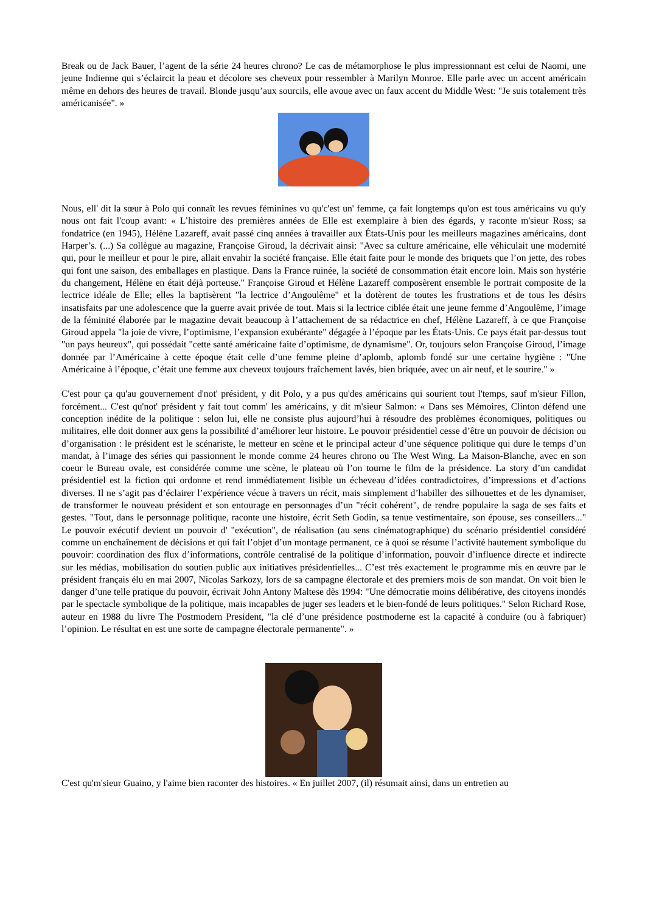Break ou de Jack Bauer, l’agent de la série 24 heures chrono? Le cas de métamorphose le plus impressionnant est celui de Naomi, une jeune Indienne qui s’éclaircit la peau et décolore ses cheveux pour ressembler à Marilyn Monroe. Elle parle avec un accent américain même en dehors des heures de travail. Blonde jusqu’aux sourcils, elle avoue avec un faux accent du Middle West: "Je suis totalement très américanisée". »
Nous, ell' dit la sœur à Polo qui connaît les revues féminines vu qu'c'est un' femme, ça fait longtemps qu'on est tous américains vu qu'y nous ont fait l'coup avant: « L’histoire des premières années de Elle est exemplaire à bien des égards, y raconte m'sieur Ross; sa fondatrice (en 1945), Hélène Lazareff, avait passé cinq années à travailler aux États-Unis pour les meilleurs magazines américains, dont Harper’s. (...) Sa collègue au magazine, Françoise Giroud, la décrivait ainsi: "Avec sa culture américaine, elle véhiculait une modernité qui, pour le meilleur et pour le pire, allait envahir la société française. Elle était faite pour le monde des briquets que l’on jette, des robes qui font une saison, des emballages en plastique. Dans la France ruinée, la société de consommation était encore loin. Mais son hystérie du changement, Hélène en était déjà porteuse." Françoise Giroud et Hélène Lazareff composèrent ensemble le portrait composite de la lectrice idéale de Elle; elles la baptisèrent "la lectrice d’Angoulême" et la dotèrent de toutes les frustrations et de tous les désirs insatisfaits par une adolescence que la guerre avait privée de tout. Mais si la lectrice ciblée était une jeune femme d’Angoulême, l’image de la féminité élaborée par le magazine devait beaucoup à l’attachement de sa rédactrice en chef, Hélène Lazareff, à ce que Françoise Giroud appela "la joie de vivre, l’optimisme, l’expansion exubérante" dégagée à l’époque par les États-Unis. Ce pays était par-dessus tout "un pays heureux", qui possédait "cette santé américaine faite d’optimisme, de dynamisme". Or, toujours selon Françoise Giroud, l’image donnée par l’Américaine à cette époque était celle d’une femme pleine d’aplomb, aplomb fondé sur une certaine hygiène : "Une Américaine à l’époque, c’était une femme aux cheveux toujours fraîchement lavés, bien briquée, avec un air neuf, et le sourire." »
C'est pour ça qu'au gouvernement d'not' président, y dit Polo, y a pus qu'des américains qui sourient tout l'temps, sauf m'sieur Fillon, forcément... C'est qu'not' président y fait tout comm' les américains, y dit m'sieur Salmon: « Dans ses Mémoires, Clinton défend une conception inédite de la politique : selon lui, elle ne consiste plus aujourd’hui à résoudre des problèmes économiques, politiques ou militaires, elle doit donner aux gens la possibilité d’améliorer leur histoire. Le pouvoir présidentiel cesse d’être un pouvoir de décision ou d’organisation : le président est le scénariste, le metteur en scène et le principal acteur d’une séquence politique qui dure le temps d’un mandat, à l’image des séries qui passionnent le monde comme 24 heures chrono ou The West Wing. La Maison-Blanche, avec en son coeur le Bureau ovale, est considérée comme une scène, le plateau où l’on tourne le film de la présidence. La story d’un candidat présidentiel est la fiction qui ordonne et rend immédiatement lisible un écheveau d’idées contradictoires, d’impressions et d’actions diverses. Il ne s’agit pas d’éclairer l’expérience vécue à travers un récit, mais simplement d’habiller des silhouettes et de les dynamiser, de transformer le nouveau président et son entourage en personnages d’un "récit cohérent", de rendre populaire la saga de ses faits et gestes. "Tout, dans le personnage politique, raconte une histoire, écrit Seth Godin, sa tenue vestimentaire, son épouse, ses conseillers..." Le pouvoir exécutif devient un pouvoir d' "exécution", de réalisation (au sens cinématographique) du scénario présidentiel considéré comme un enchaînement de décisions et qui fait l’objet d’un montage permanent, ce à quoi se résume l’activité hautement symbolique du pouvoir: coordination des flux d’informations, contrôle centralisé de la politique d’information, pouvoir d’influence directe et indirecte sur les médias, mobilisation du soutien public aux initiatives présidentielles... C’est très exactement le programme mis en œuvre par le président français élu en mai 2007, Nicolas Sarkozy, lors de sa campagne électorale et des premiers mois de son mandat. On voit bien le danger d’une telle pratique du pouvoir, écrivait John Antony Maltese dès 1994: "Une démocratie moins délibérative, des citoyens inondés par le spectacle symbolique de la politique, mais incapables de juger ses leaders et le bien-fondé de leurs politiques." Selon Richard Rose, auteur en 1988 du livre The Postmodern President, "la clé d’une présidence postmoderne est la capacité à conduire (ou à fabriquer) l’opinion. Le résultat en est une sorte de campagne électorale permanente". »
C'est qu'm'sieur Guaino, y l'aime bien raconter des histoires. « En juillet 2007, (il) résumait ainsi, dans un entretien au